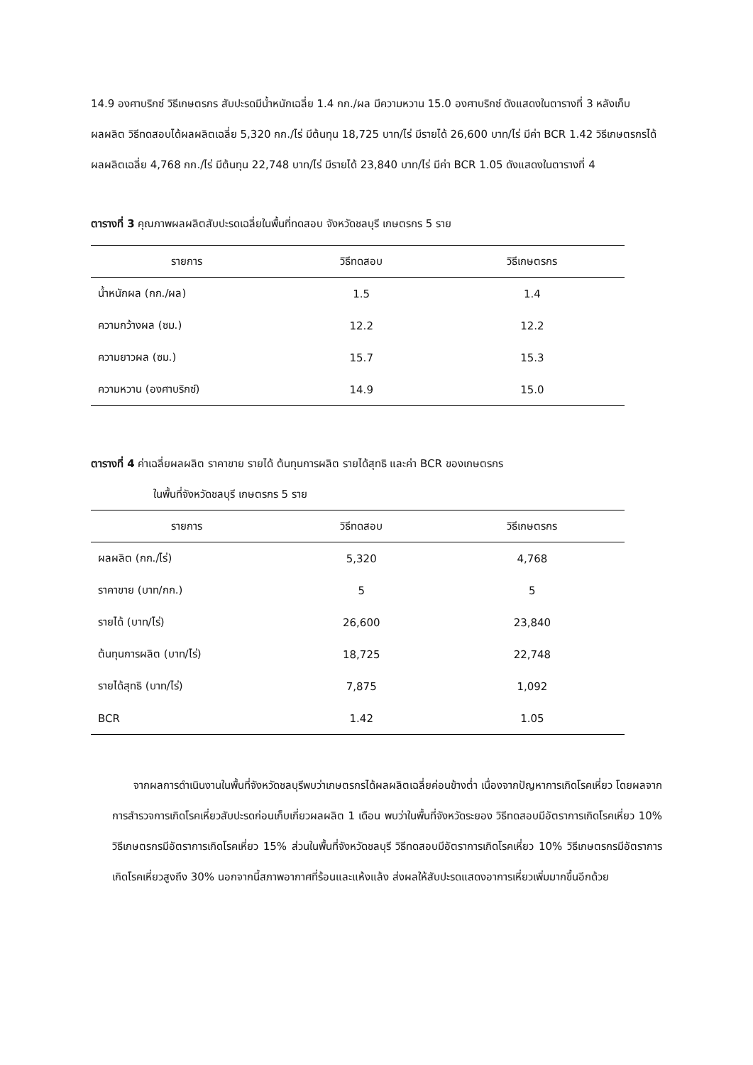14.9 องศาบริกซ์ วิธีเกษตรกร สับปะรดมีน้ำหนักเฉลี่ย 1.4 กก./ผล มีความหวาน 15.0 องศาบริกซ์ ดังแสดงในตารางที่ 3 หลังเก็บผลผลิต วิธีทดสอบได้ผลผลิตเฉลี่ย 5,320 กก./ไร่ มีต้นทุน 18,725 บาท/ไร่ มีรายได้ 26,600 บาท/ไร่ มีค่า BCR 1.42 วิธีเกษตรกรได้ผลผลิตเฉลี่ย 4,768 กก./ไร่ มีต้นทุน 22,748 บาท/ไร่ มีรายได้ 23,840 บาท/ไร่ มีค่า BCR 1.05 ดังแสดงในตารางที่ 4
ตารางที่ 3 คุณภาพผลผลิตสับปะรดเฉลี่ยในพื้นที่ทดสอบ จังหวัดชลบุรี เกษตรกร 5 ราย
| รายการ | วิธีทดสอบ | วิธีเกษตรกร |
| --- | --- | --- |
| น้ำหนักผล (กก./ผล) | 1.5 | 1.4 |
| ความกว้างผล (ซม.) | 12.2 | 12.2 |
| ความยาวผล (ซม.) | 15.7 | 15.3 |
| ความหวาน (องศาบริกซ์) | 14.9 | 15.0 |
ตารางที่ 4 ค่าเฉลี่ยผลผลิต ราคาขาย รายได้ ต้นทุนการผลิต รายได้สุทธิ และค่า BCR ของเกษตรกร
ในพื้นที่จังหวัดชลบุรี เกษตรกร 5 ราย
| รายการ | วิธีทดสอบ | วิธีเกษตรกร |
| --- | --- | --- |
| ผลผลิต (กก./ไร่) | 5,320 | 4,768 |
| ราคาขาย (บาท/กก.) | 5 | 5 |
| รายได้ (บาท/ไร่) | 26,600 | 23,840 |
| ต้นทุนการผลิต (บาท/ไร่) | 18,725 | 22,748 |
| รายได้สุทธิ (บาท/ไร่) | 7,875 | 1,092 |
| BCR | 1.42 | 1.05 |
จากผลการดำเนินงานในพื้นที่จังหวัดชลบุรีพบว่าเกษตรกรได้ผลผลิตเฉลี่ยค่อนข้างต่ำ เนื่องจากปัญหาการเกิดโรคเหี่ยว โดยผลจากการสำรวจการเกิดโรคเหี่ยวสับปะรดก่อนเก็บเกี่ยวผลผลิต 1 เดือน พบว่าในพื้นที่จังหวัดระยอง วิธีทดสอบมีอัตราการเกิดโรคเหี่ยว 10% วิธีเกษตรกรมีอัตราการเกิดโรคเหี่ยว 15% ส่วนในพื้นที่จังหวัดชลบุรี วิธีทดสอบมีอัตราการเกิดโรคเหี่ยว 10% วิธีเกษตรกรมีอัตราการเกิดโรคเหี่ยวสูงถึง 30% นอกจากนี้สภาพอากาศที่ร้อนและแห้งแล้ง ส่งผลให้สับปะรดแสดงอาการเหี่ยวเพิ่มมากขึ้นอีกด้วย